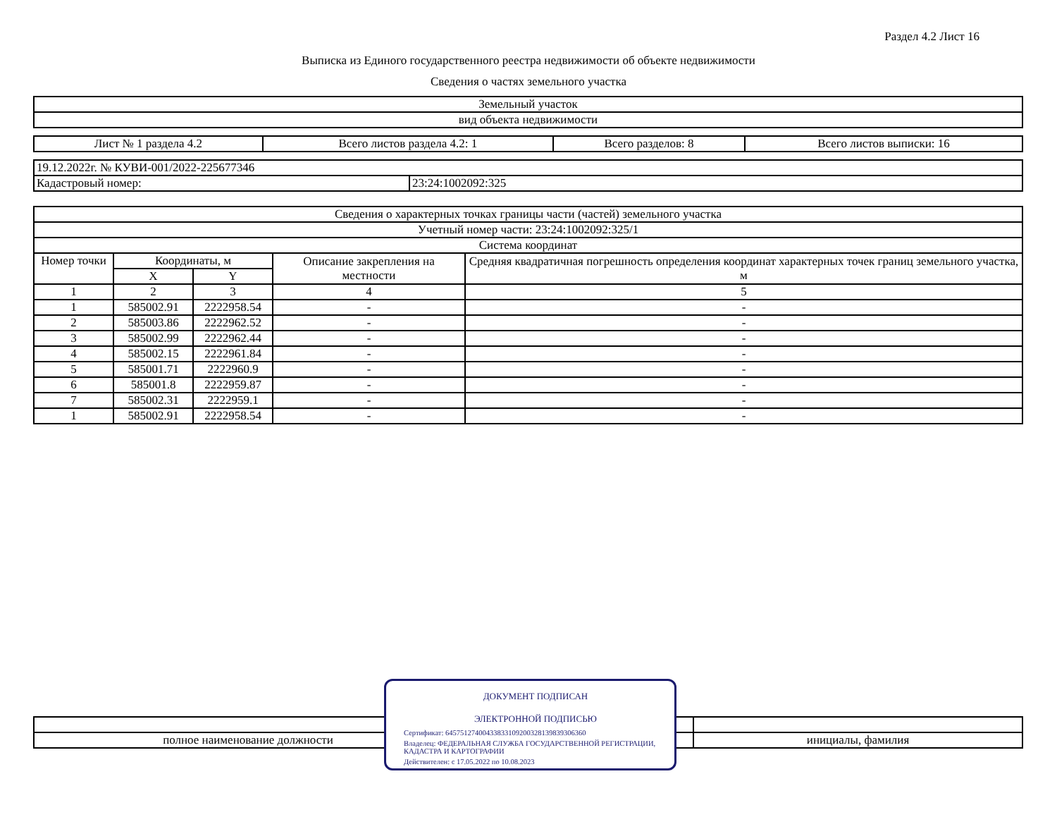Раздел 4.2 Лист 16
Выписка из Единого государственного реестра недвижимости об объекте недвижимости
Сведения о частях земельного участка
| Земельный участок |
| вид объекта недвижимости |
| Лист № 1 раздела 4.2 | Всего листов раздела 4.2: 1 | Всего разделов: 8 | Всего листов выписки: 16 |
| 19.12.2022г. № КУВИ-001/2022-225677346 | |
| Кадастровый номер: | 23:24:1002092:325 |
| Сведения о характерных точках границы части (частей) земельного участка | | | | |
| Учетный номер части: 23:24:1002092:325/1 | | | | |
| Система координат | | | | |
| Номер точки | Координаты, м | | Описание закрепления на местности | Средняя квадратичная погрешность определения координат характерных точек границ земельного участка, м |
| | X | Y | | |
| 1 | 2 | 3 | 4 | 5 |
| 1 | 585002.91 | 2222958.54 | - | - |
| 2 | 585003.86 | 2222962.52 | - | - |
| 3 | 585002.99 | 2222962.44 | - | - |
| 4 | 585002.15 | 2222961.84 | - | - |
| 5 | 585001.71 | 2222960.9 | - | - |
| 6 | 585001.8 | 2222959.87 | - | - |
| 7 | 585002.31 | 2222959.1 | - | - |
| 1 | 585002.91 | 2222958.54 | - | - |
| полное наименование должности | | инициалы, фамилия |
ДОКУМЕНТ ПОДПИСАН
ЭЛЕКТРОННОЙ ПОДПИСЬЮ
Сертификат: 645751274004338331092003281398393063​60
Владелец: ФЕДЕРАЛЬНАЯ СЛУЖБА ГОСУДАРСТВЕННОЙ РЕГИСТРАЦИИ, КАДАСТРА И КАРТОГРАФИИ
Действителен: с 17.05.2022 по 10.08.2023